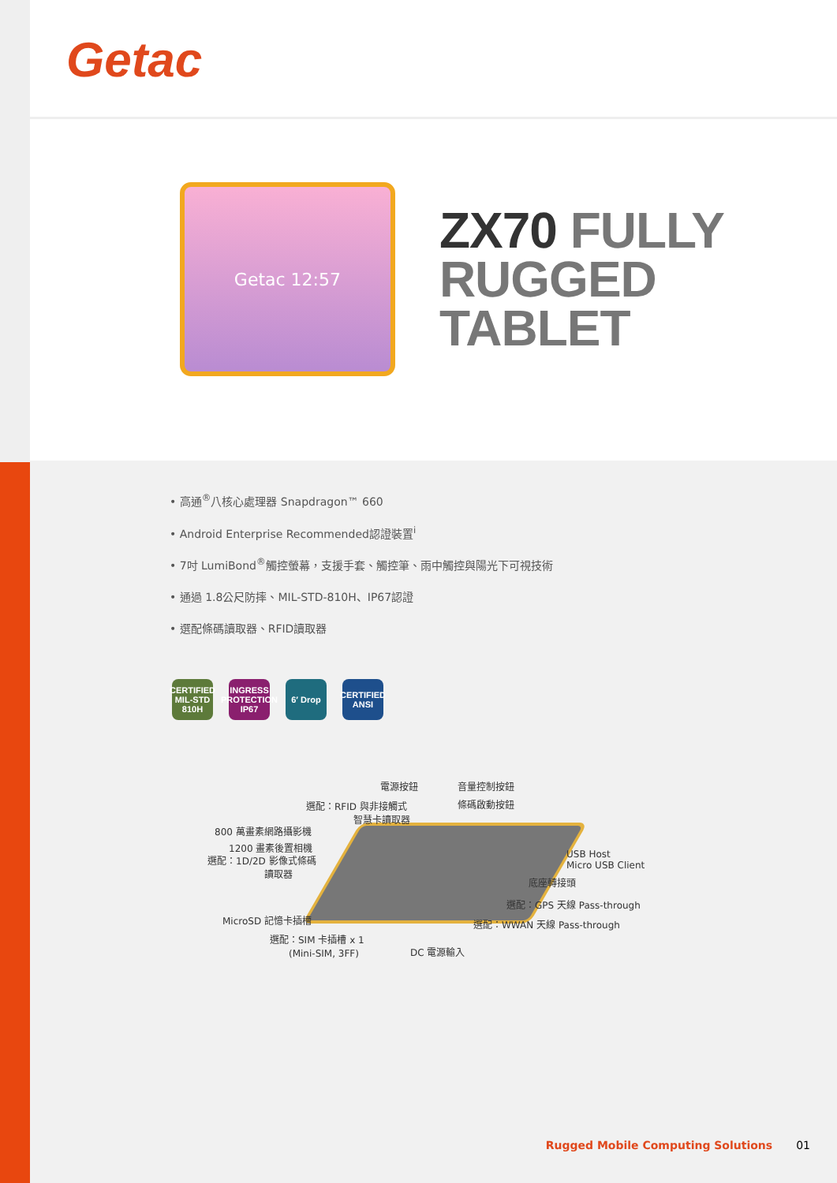Getac
Getac 12:57
ZX70 FULLY
RUGGED TABLET
• 高通<sup>®</sup>八核心處理器 Snapdragon™ 660
• Android Enterprise Recommended認證裝置<sup>i</sup>
• 7吋 LumiBond<sup>®</sup>觸控螢幕，支援手套、觸控筆、雨中觸控與陽光下可視技術
• 通過 1.8公尺防摔、MIL-STD-810H、IP67認證
• 選配條碼讀取器、RFID讀取器
CERTIFIED MIL-STD 810H
INGRESS PROTECTION IP67
6′ Drop CERTIFIED ANSI
電源按鈕 音量控制按鈕
選配：RFID 與非接觸式
　　　　　智慧卡讀取器
條碼啟動按鈕
800 萬畫素網路攝影機
1200 畫素後置相機
選配：1D/2D 影像式條碼
　　　　　　讀取器
USB Host
Micro USB Client
底座轉接頭
選配：GPS 天線 Pass-through
MicroSD 記憶卡插槽 選配：WWAN 天線 Pass-through
選配：SIM 卡插槽 x 1
　　(Mini-SIM, 3FF) DC 電源輸入
Rugged Mobile Computing Solutions 01